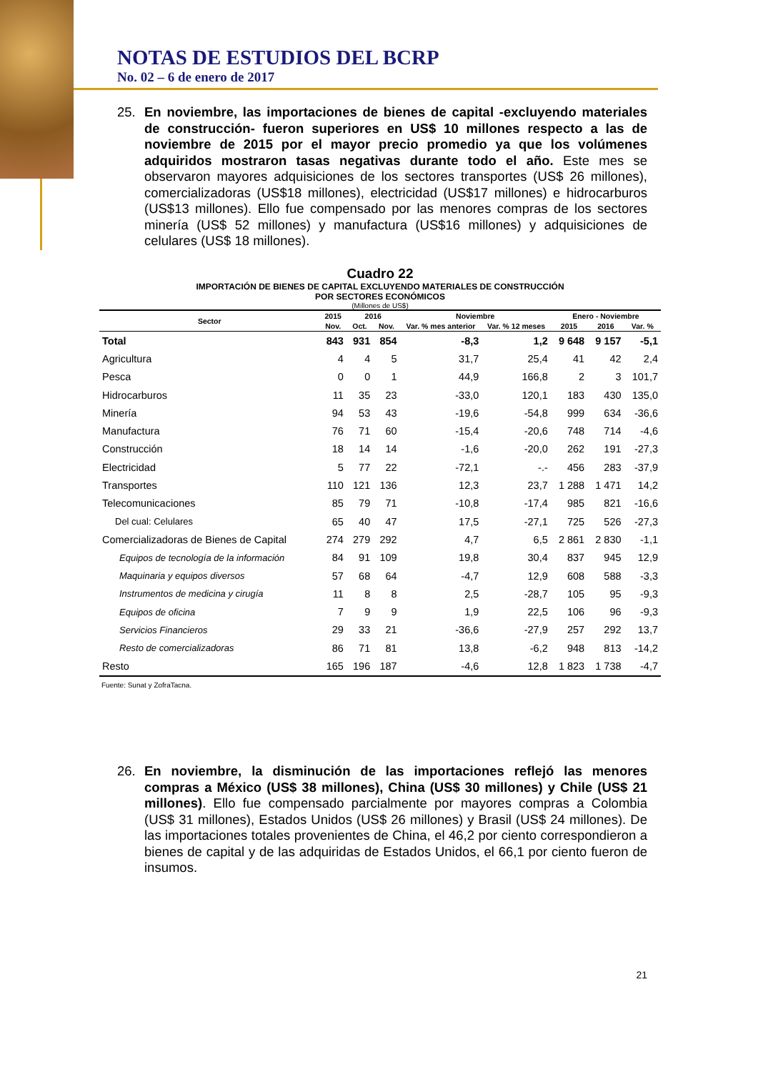NOTAS DE ESTUDIOS DEL BCRP
No. 02 – 6 de enero de 2017
25. En noviembre, las importaciones de bienes de capital -excluyendo materiales de construcción- fueron superiores en US$ 10 millones respecto a las de noviembre de 2015 por el mayor precio promedio ya que los volúmenes adquiridos mostraron tasas negativas durante todo el año. Este mes se observaron mayores adquisiciones de los sectores transportes (US$ 26 millones), comercializadoras (US$18 millones), electricidad (US$17 millones) e hidrocarburos (US$13 millones). Ello fue compensado por las menores compras de los sectores minería (US$ 52 millones) y manufactura (US$16 millones) y adquisiciones de celulares (US$ 18 millones).
Cuadro 22
IMPORTACIÓN DE BIENES DE CAPITAL EXCLUYENDO MATERIALES DE CONSTRUCCIÓN
POR SECTORES ECONÓMICOS
(Millones de US$)
| Sector | 2015 | 2016 | | Noviembre | | Enero - Noviembre | | |
| --- | --- | --- | --- | --- | --- | --- | --- | --- |
| | Nov. | Oct. | Nov. | Var. % mes anterior | Var. % 12 meses | 2015 | 2016 | Var. % |
| Total | 843 | 931 | 854 | -8,3 | 1,2 | 9 648 | 9 157 | -5,1 |
| Agricultura | 4 | 4 | 5 | 31,7 | 25,4 | 41 | 42 | 2,4 |
| Pesca | 0 | 0 | 1 | 44,9 | 166,8 | 2 | 3 | 101,7 |
| Hidrocarburos | 11 | 35 | 23 | -33,0 | 120,1 | 183 | 430 | 135,0 |
| Minería | 94 | 53 | 43 | -19,6 | -54,8 | 999 | 634 | -36,6 |
| Manufactura | 76 | 71 | 60 | -15,4 | -20,6 | 748 | 714 | -4,6 |
| Construcción | 18 | 14 | 14 | -1,6 | -20,0 | 262 | 191 | -27,3 |
| Electricidad | 5 | 77 | 22 | -72,1 | -.- | 456 | 283 | -37,9 |
| Transportes | 110 | 121 | 136 | 12,3 | 23,7 | 1 288 | 1 471 | 14,2 |
| Telecomunicaciones | 85 | 79 | 71 | -10,8 | -17,4 | 985 | 821 | -16,6 |
| Del cual: Celulares | 65 | 40 | 47 | 17,5 | -27,1 | 725 | 526 | -27,3 |
| Comercializadoras de Bienes de Capital | 274 | 279 | 292 | 4,7 | 6,5 | 2 861 | 2 830 | -1,1 |
| Equipos de tecnología de la información | 84 | 91 | 109 | 19,8 | 30,4 | 837 | 945 | 12,9 |
| Maquinaria y equipos diversos | 57 | 68 | 64 | -4,7 | 12,9 | 608 | 588 | -3,3 |
| Instrumentos de medicina y cirugía | 11 | 8 | 8 | 2,5 | -28,7 | 105 | 95 | -9,3 |
| Equipos de oficina | 7 | 9 | 9 | 1,9 | 22,5 | 106 | 96 | -9,3 |
| Servicios Financieros | 29 | 33 | 21 | -36,6 | -27,9 | 257 | 292 | 13,7 |
| Resto de comercializadoras | 86 | 71 | 81 | 13,8 | -6,2 | 948 | 813 | -14,2 |
| Resto | 165 | 196 | 187 | -4,6 | 12,8 | 1 823 | 1 738 | -4,7 |
Fuente: Sunat y ZofraTacna.
26. En noviembre, la disminución de las importaciones reflejó las menores compras a México (US$ 38 millones), China (US$ 30 millones) y Chile (US$ 21 millones). Ello fue compensado parcialmente por mayores compras a Colombia (US$ 31 millones), Estados Unidos (US$ 26 millones) y Brasil (US$ 24 millones). De las importaciones totales provenientes de China, el 46,2 por ciento correspondieron a bienes de capital y de las adquiridas de Estados Unidos, el 66,1 por ciento fueron de insumos.
21